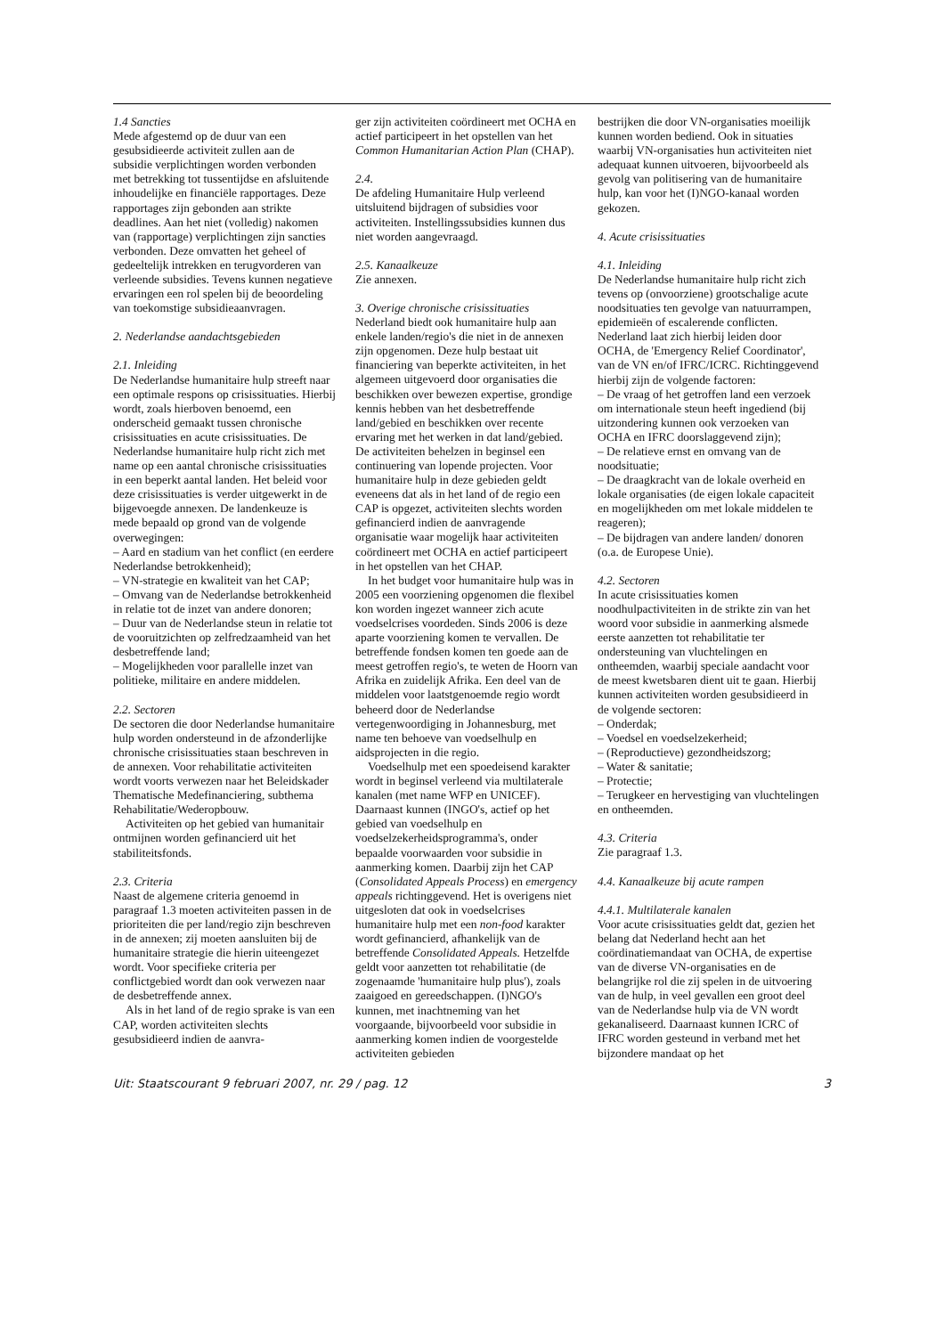1.4 Sancties
Mede afgestemd op de duur van een gesubsidieerde activiteit zullen aan de subsidie verplichtingen worden verbonden met betrekking tot tussentijdse en afsluitende inhoudelijke en financiële rapportages. Deze rapportages zijn gebonden aan strikte deadlines. Aan het niet (volledig) nakomen van (rapportage) verplichtingen zijn sancties verbonden. Deze omvatten het geheel of gedeeltelijk intrekken en terugvorderen van verleende subsidies. Tevens kunnen negatieve ervaringen een rol spelen bij de beoordeling van toekomstige subsidieaanvragen.
2. Nederlandse aandachtsgebieden
2.1. Inleiding
De Nederlandse humanitaire hulp streeft naar een optimale respons op crisissituaties. Hierbij wordt, zoals hierboven benoemd, een onderscheid gemaakt tussen chronische crisissituaties en acute crisissituaties. De Nederlandse humanitaire hulp richt zich met name op een aantal chronische crisissituaties in een beperkt aantal landen. Het beleid voor deze crisissituaties is verder uitgewerkt in de bijgevoegde annexen. De landenkeuze is mede bepaald op grond van de volgende overwegingen:
– Aard en stadium van het conflict (en eerdere Nederlandse betrokkenheid);
– VN-strategie en kwaliteit van het CAP;
– Omvang van de Nederlandse betrokkenheid in relatie tot de inzet van andere donoren;
– Duur van de Nederlandse steun in relatie tot de vooruitzichten op zelfredzaamheid van het desbetreffende land;
– Mogelijkheden voor parallelle inzet van politieke, militaire en andere middelen.
2.2. Sectoren
De sectoren die door Nederlandse humanitaire hulp worden ondersteund in de afzonderlijke chronische crisissituaties staan beschreven in de annexen. Voor rehabilitatie activiteiten wordt voorts verwezen naar het Beleidskader Thematische Medefinanciering, subthema Rehabilitatie/Wederopbouw.
Activiteiten op het gebied van humanitair ontmijnen worden gefinancierd uit het stabiliteitsfonds.
2.3. Criteria
Naast de algemene criteria genoemd in paragraaf 1.3 moeten activiteiten passen in de prioriteiten die per land/regio zijn beschreven in de annexen; zij moeten aansluiten bij de humanitaire strategie die hierin uiteengezet wordt. Voor specifieke criteria per conflictgebied wordt dan ook verwezen naar de desbetreffende annex.
Als in het land of de regio sprake is van een CAP, worden activiteiten slechts gesubsidieerd indien de aanvra-
ger zijn activiteiten coördineert met OCHA en actief participeert in het opstellen van het Common Humanitarian Action Plan (CHAP).
2.4.
De afdeling Humanitaire Hulp verleend uitsluitend bijdragen of subsidies voor activiteiten. Instellingssubsidies kunnen dus niet worden aangevraagd.
2.5. Kanaalkeuze
Zie annexen.
3. Overige chronische crisissituaties
Nederland biedt ook humanitaire hulp aan enkele landen/regio's die niet in de annexen zijn opgenomen. Deze hulp bestaat uit financiering van beperkte activiteiten, in het algemeen uitgevoerd door organisaties die beschikken over bewezen expertise, grondige kennis hebben van het desbetreffende land/gebied en beschikken over recente ervaring met het werken in dat land/gebied. De activiteiten behelzen in beginsel een continuering van lopende projecten. Voor humanitaire hulp in deze gebieden geldt eveneens dat als in het land of de regio een CAP is opgezet, activiteiten slechts worden gefinancierd indien de aanvragende organisatie waar mogelijk haar activiteiten coördineert met OCHA en actief participeert in het opstellen van het CHAP.
In het budget voor humanitaire hulp was in 2005 een voorziening opgenomen die flexibel kon worden ingezet wanneer zich acute voedselcrises voordeden. Sinds 2006 is deze aparte voorziening komen te vervallen. De betreffende fondsen komen ten goede aan de meest getroffen regio's, te weten de Hoorn van Afrika en zuidelijk Afrika. Een deel van de middelen voor laatstgenoemde regio wordt beheerd door de Nederlandse vertegenwoordiging in Johannesburg, met name ten behoeve van voedselhulp en aidsprojecten in die regio.
Voedselhulp met een spoedeisend karakter wordt in beginsel verleend via multilaterale kanalen (met name WFP en UNICEF). Daarnaast kunnen (INGO's, actief op het gebied van voedselhulp en voedselzekerheidsprogramma's, onder bepaalde voorwaarden voor subsidie in aanmerking komen. Daarbij zijn het CAP (Consolidated Appeals Process) en emergency appeals richtinggevend. Het is overigens niet uitgesloten dat ook in voedselcrises humanitaire hulp met een non-food karakter wordt gefinancierd, afhankelijk van de betreffende Consolidated Appeals. Hetzelfde geldt voor aanzetten tot rehabilitatie (de zogenaamde 'humanitaire hulp plus'), zoals zaaigoed en gereedschappen. (I)NGO's kunnen, met inachtneming van het voorgaande, bijvoorbeeld voor subsidie in aanmerking komen indien de voorgestelde activiteiten gebieden
bestrijken die door VN-organisaties moeilijk kunnen worden bediend. Ook in situaties waarbij VN-organisaties hun activiteiten niet adequaat kunnen uitvoeren, bijvoorbeeld als gevolg van politisering van de humanitaire hulp, kan voor het (I)NGO-kanaal worden gekozen.
4. Acute crisissituaties
4.1. Inleiding
De Nederlandse humanitaire hulp richt zich tevens op (onvoorziene) grootschalige acute noodsituaties ten gevolge van natuurrampen, epidemieën of escalerende conflicten. Nederland laat zich hierbij leiden door OCHA, de 'Emergency Relief Coordinator', van de VN en/of IFRC/ICRC. Richtinggevend hierbij zijn de volgende factoren:
– De vraag of het getroffen land een verzoek om internationale steun heeft ingediend (bij uitzondering kunnen ook verzoeken van OCHA en IFRC doorslaggevend zijn);
– De relatieve ernst en omvang van de noodsituatie;
– De draagkracht van de lokale overheid en lokale organisaties (de eigen lokale capaciteit en mogelijkheden om met lokale middelen te reageren);
– De bijdragen van andere landen/ donoren (o.a. de Europese Unie).
4.2. Sectoren
In acute crisissituaties komen noodhulpactiviteiten in de strikte zin van het woord voor subsidie in aanmerking alsmede eerste aanzetten tot rehabilitatie ter ondersteuning van vluchtelingen en ontheemden, waarbij speciale aandacht voor de meest kwetsbaren dient uit te gaan. Hierbij kunnen activiteiten worden gesubsidieerd in de volgende sectoren:
– Onderdak;
– Voedsel en voedselzekerheid;
– (Reproductieve) gezondheidszorg;
– Water & sanitatie;
– Protectie;
– Terugkeer en hervestiging van vluchtelingen en ontheemden.
4.3. Criteria
Zie paragraaf 1.3.
4.4. Kanaalkeuze bij acute rampen
4.4.1. Multilaterale kanalen
Voor acute crisissituaties geldt dat, gezien het belang dat Nederland hecht aan het coördinatiemandaat van OCHA, de expertise van de diverse VN-organisaties en de belangrijke rol die zij spelen in de uitvoering van de hulp, in veel gevallen een groot deel van de Nederlandse hulp via de VN wordt gekanaliseerd. Daarnaast kunnen ICRC of IFRC worden gesteund in verband met het bijzondere mandaat op het
Uit: Staatscourant 9 februari 2007, nr. 29 / pag. 12 3